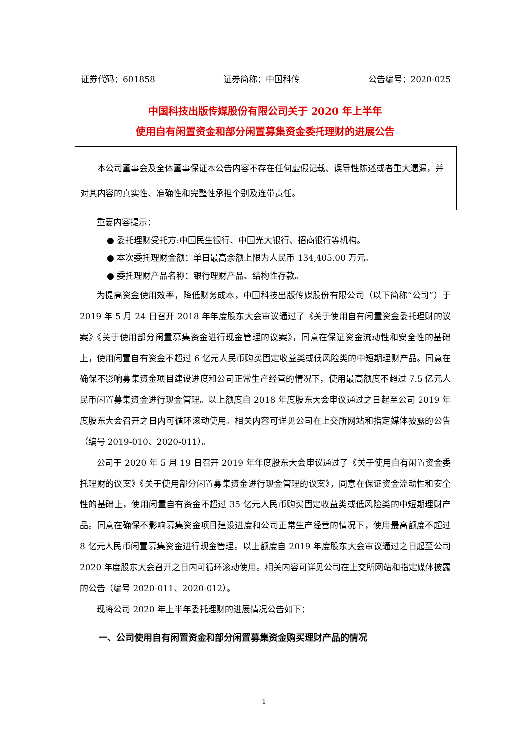证券代码：601858 证券简称：中国科传 公告编号：2020-025
中国科技出版传媒股份有限公司关于 2020 年上半年
使用自有闲置资金和部分闲置募集资金委托理财的进展公告
  本公司董事会及全体董事保证本公告内容不存在任何虚假记载、误导性陈述或者重大遗漏，并对其内容的真实性、准确性和完整性承担个别及连带责任。
重要内容提示：
● 委托理财受托方:中国民生银行、中国光大银行、招商银行等机构。
● 本次委托理财金额：单日最高余额上限为人民币 134,405.00 万元。
● 委托理财产品名称：银行理财产品、结构性存款。
为提高资金使用效率，降低财务成本，中国科技出版传媒股份有限公司（以下简称“公司”）于 2019 年 5 月 24 日召开 2018 年年度股东大会审议通过了《关于使用自有闲置资金委托理财的议案》《关于使用部分闲置募集资金进行现金管理的议案》，同意在保证资金流动性和安全性的基础上，使用闲置自有资金不超过 6 亿元人民币购买固定收益类或低风险类的中短期理财产品。同意在确保不影响募集资金项目建设进度和公司正常生产经营的情况下，使用最高额度不超过 7.5 亿元人民币闲置募集资金进行现金管理。以上额度自 2018 年度股东大会审议通过之日起至公司 2019 年度股东大会召开之日内可循环滚动使用。相关内容可详见公司在上交所网站和指定媒体披露的公告（编号 2019-010、2020-011）。
公司于 2020 年 5 月 19 日召开 2019 年年度股东大会审议通过了《关于使用自有闲置资金委托理财的议案》《关于使用部分闲置募集资金进行现金管理的议案》，同意在保证资金流动性和安全性的基础上，使用闲置自有资金不超过 35 亿元人民币购买固定收益类或低风险类的中短期理财产品。同意在确保不影响募集资金项目建设进度和公司正常生产经营的情况下，使用最高额度不超过 8 亿元人民币闲置募集资金进行现金管理。以上额度自 2019 年度股东大会审议通过之日起至公司 2020 年度股东大会召开之日内可循环滚动使用。相关内容可详见公司在上交所网站和指定媒体披露的公告（编号 2020-011、2020-012）。
现将公司 2020 年上半年委托理财的进展情况公告如下：
一、公司使用自有闲置资金和部分闲置募集资金购买理财产品的情况
1